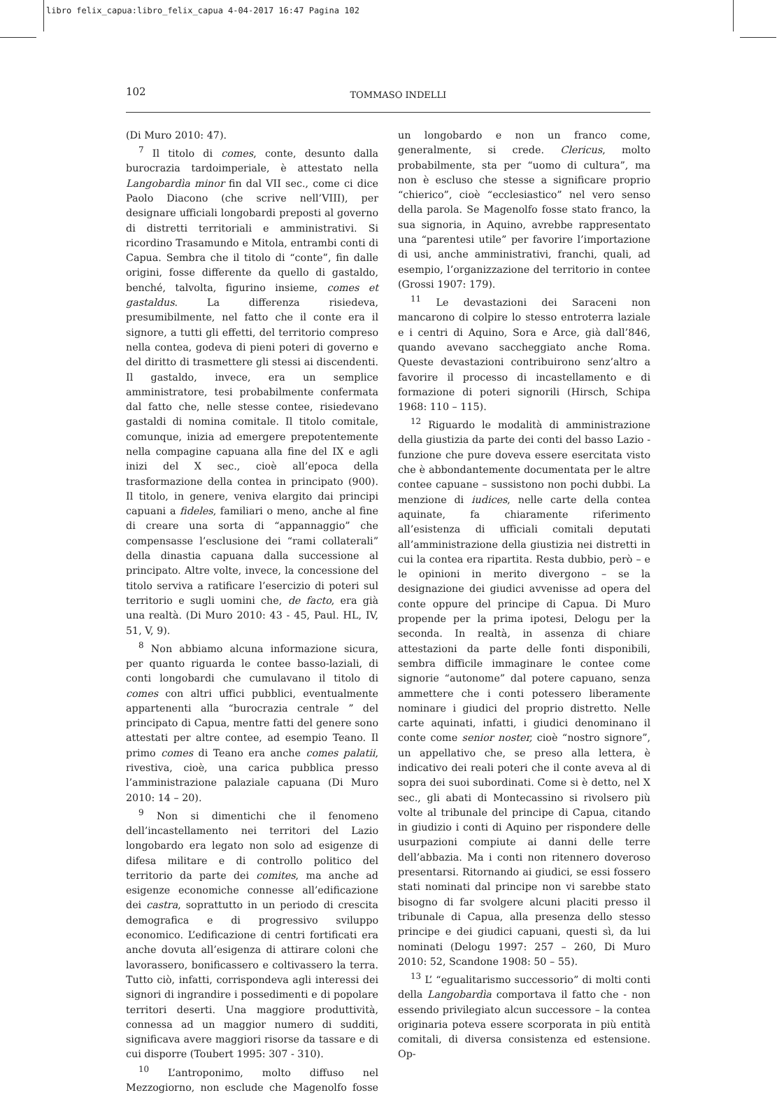libro felix_capua:libro_felix_capua 4-04-2017 16:47 Pagina 102
102
TOMMASO INDELLI
(Di Muro 2010: 47).
<sup>7</sup> Il titolo di comes, conte, desunto dalla burocrazia tardoimperiale, è attestato nella Langobardìa minor fin dal VII sec., come ci dice Paolo Diacono (che scrive nell’VIII), per designare ufficiali longobardi preposti al governo di distretti territoriali e amministrativi. Si ricordino Trasamundo e Mitola, entrambi conti di Capua. Sembra che il titolo di “conte”, fin dalle origini, fosse differente da quello di gastaldo, benché, talvolta, figurino insieme, comes et gastaldus. La differenza risiedeva, presumibilmente, nel fatto che il conte era il signore, a tutti gli effetti, del territorio compreso nella contea, godeva di pieni poteri di governo e del diritto di trasmettere gli stessi ai discendenti. Il gastaldo, invece, era un semplice amministratore, tesi probabilmente confermata dal fatto che, nelle stesse contee, risiedevano gastaldi di nomina comitale. Il titolo comitale, comunque, inizia ad emergere prepotentemente nella compagine capuana alla fine del IX e agli inizi del X sec., cioè all’epoca della trasformazione della contea in principato (900). Il titolo, in genere, veniva elargito dai principi capuani a fideles, familiari o meno, anche al fine di creare una sorta di “appannaggio” che compensasse l’esclusione dei “rami collaterali” della dinastia capuana dalla successione al principato. Altre volte, invece, la concessione del titolo serviva a ratificare l’esercizio di poteri sul territorio e sugli uomini che, de facto, era già una realtà. (Di Muro 2010: 43 - 45, Paul. HL, IV, 51, V, 9).
<sup>8</sup> Non abbiamo alcuna informazione sicura, per quanto riguarda le contee basso-laziali, di conti longobardi che cumulavano il titolo di comes con altri uffici pubblici, eventualmente appartenenti alla “burocrazia centrale ” del principato di Capua, mentre fatti del genere sono attestati per altre contee, ad esempio Teano. Il primo comes di Teano era anche comes palatii, rivestiva, cioè, una carica pubblica presso l’amministrazione palaziale capuana (Di Muro 2010: 14 – 20).
<sup>9</sup> Non si dimentichi che il fenomeno dell’incastellamento nei territori del Lazio longobardo era legato non solo ad esigenze di difesa militare e di controllo politico del territorio da parte dei comites, ma anche ad esigenze economiche connesse all’edificazione dei castra, soprattutto in un periodo di crescita demografica e di progressivo sviluppo economico. L’edificazione di centri fortificati era anche dovuta all’esigenza di attirare coloni che lavorassero, bonificassero e coltivassero la terra. Tutto ciò, infatti, corrispondeva agli interessi dei signori di ingrandire i possedimenti e di popolare territori deserti. Una maggiore produttività, connessa ad un maggior numero di sudditi, significava avere maggiori risorse da tassare e di cui disporre (Toubert 1995: 307 - 310).
<sup>10</sup> L’antroponimo, molto diffuso nel Mezzogiorno, non esclude che Magenolfo fosse un longobardo e non un franco come, generalmente, si crede. Clericus, molto probabilmente, sta per “uomo di cultura”, ma non è escluso che stesse a significare proprio “chierico”, cioè “ecclesiastico” nel vero senso della parola. Se Magenolfo fosse stato franco, la sua signoria, in Aquino, avrebbe rappresentato una “parentesi utile” per favorire l’importazione di usi, anche amministrativi, franchi, quali, ad esempio, l’organizzazione del territorio in contee (Grossi 1907: 179).
<sup>11</sup> Le devastazioni dei Saraceni non mancarono di colpire lo stesso entroterra laziale e i centri di Aquino, Sora e Arce, già dall’846, quando avevano saccheggiato anche Roma. Queste devastazioni contribuirono senz’altro a favorire il processo di incastellamento e di formazione di poteri signorili (Hirsch, Schipa 1968: 110 – 115).
<sup>12</sup> Riguardo le modalità di amministrazione della giustizia da parte dei conti del basso Lazio - funzione che pure doveva essere esercitata visto che è abbondantemente documentata per le altre contee capuane – sussistono non pochi dubbi. La menzione di iudices, nelle carte della contea aquinate, fa chiaramente riferimento all’esistenza di ufficiali comitali deputati all’amministrazione della giustizia nei distretti in cui la contea era ripartita. Resta dubbio, però – e le opinioni in merito divergono – se la designazione dei giudici avvenisse ad opera del conte oppure del principe di Capua. Di Muro propende per la prima ipotesi, Delogu per la seconda. In realtà, in assenza di chiare attestazioni da parte delle fonti disponibili, sembra difficile immaginare le contee come signorie “autonome” dal potere capuano, senza ammettere che i conti potessero liberamente nominare i giudici del proprio distretto. Nelle carte aquinati, infatti, i giudici denominano il conte come senior noster, cioè “nostro signore”, un appellativo che, se preso alla lettera, è indicativo dei reali poteri che il conte aveva al di sopra dei suoi subordinati. Come si è detto, nel X sec., gli abati di Montecassino si rivolsero più volte al tribunale del principe di Capua, citando in giudizio i conti di Aquino per rispondere delle usurpazioni compiute ai danni delle terre dell’abbazia. Ma i conti non ritennero doveroso presentarsi. Ritornando ai giudici, se essi fossero stati nominati dal principe non vi sarebbe stato bisogno di far svolgere alcuni placiti presso il tribunale di Capua, alla presenza dello stesso principe e dei giudici capuani, questi sì, da lui nominati (Delogu 1997: 257 – 260, Di Muro 2010: 52, Scandone 1908: 50 – 55).
<sup>13</sup> L’ “egualitarismo successorio” di molti conti della Langobardìa comportava il fatto che - non essendo privilegiato alcun successore – la contea originaria poteva essere scorporata in più entità comitali, di diversa consistenza ed estensione. Op-